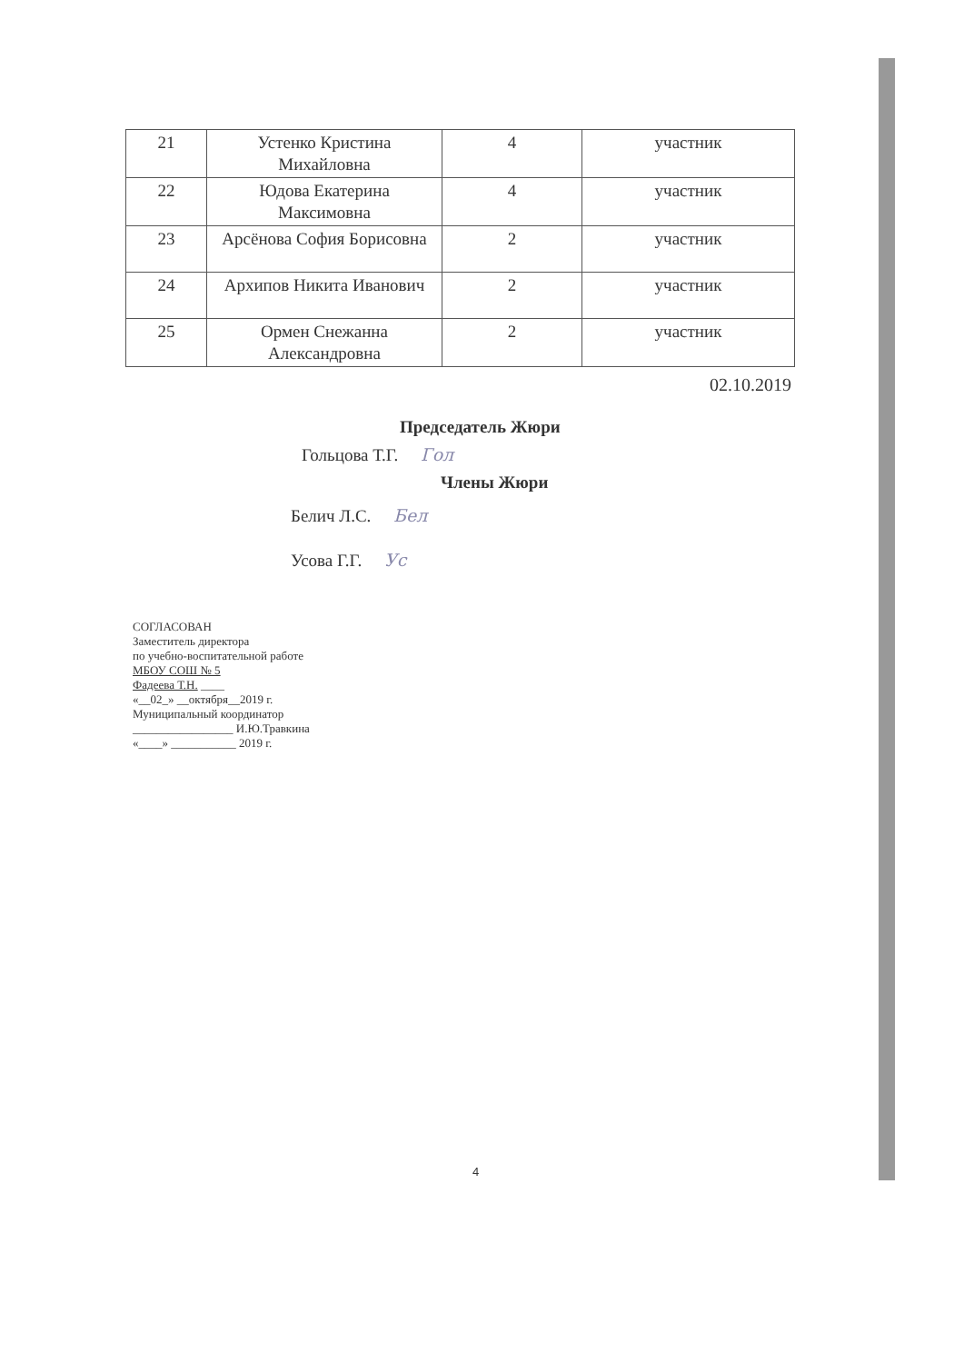| 21 | Устенко Кристина Михайловна | 4 | участник |
| 22 | Юдова Екатерина Максимовна | 4 | участник |
| 23 | Арсёнова София Борисовна | 2 | участник |
| 24 | Архипов Никита Иванович | 2 | участник |
| 25 | Ормен Снежанна Александровна | 2 | участник |
02.10.2019
Председатель Жюри
Гольцова Т.Г. Гол
Члены Жюри
Белич Л.С. Бел
Усова Г.Г. Ус
СОГЛАСОВАН
Заместитель директора
по учебно-воспитательной работе
МБОУ СОШ № 5
Фадеева Т.Н. ____
«__02_» __октября__2019 г.
Муниципальный координатор
_________________ И.Ю.Травкина
«____» ___________ 2019 г.
4